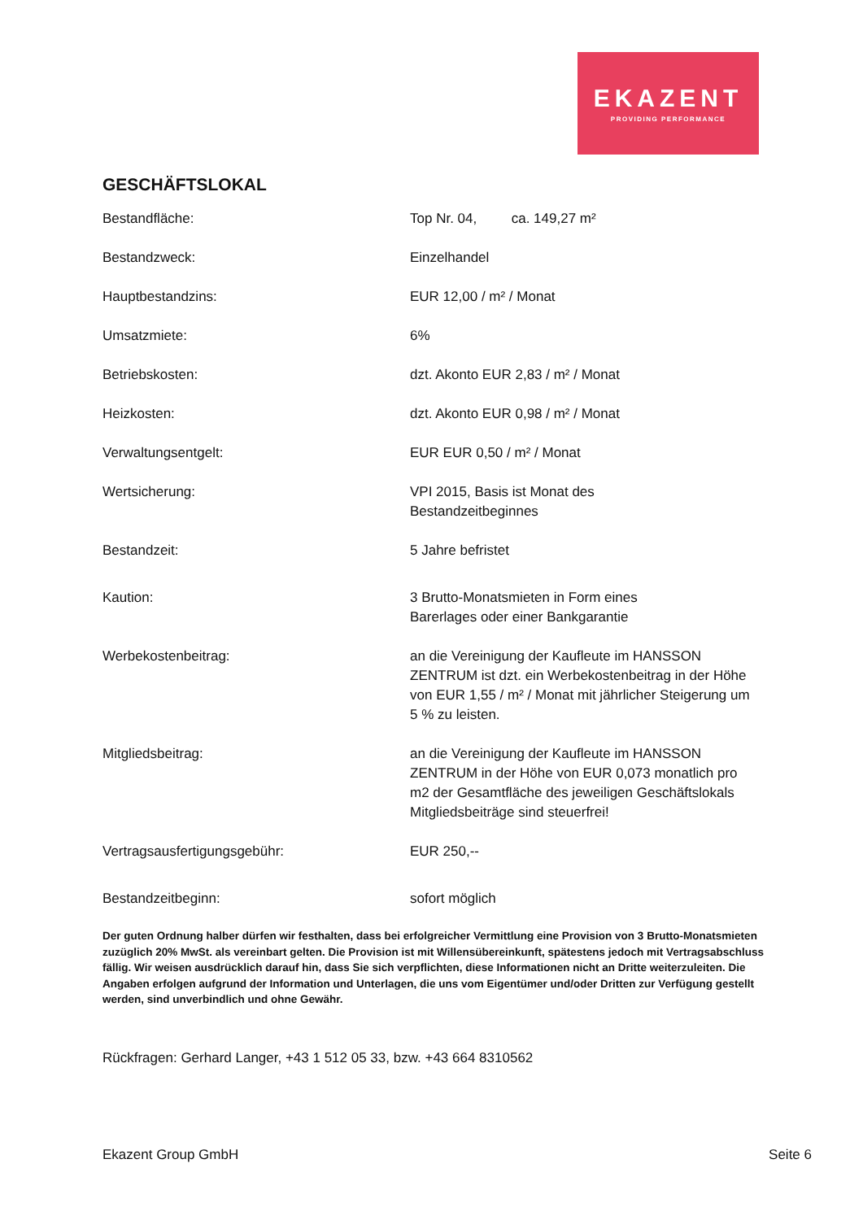EKAZENT
PROVIDING PERFORMANCE
GESCHÄFTSLOKAL
| Bestandfläche: | Top Nr. 04, ca. 149,27 m² |
| Bestandzweck: | Einzelhandel |
| Hauptbestandzins: | EUR 12,00 / m² / Monat |
| Umsatzmiete: | 6% |
| Betriebskosten: | dzt. Akonto EUR 2,83 / m² / Monat |
| Heizkosten: | dzt. Akonto EUR 0,98 / m² / Monat |
| Verwaltungsentgelt: | EUR EUR 0,50 / m² / Monat |
| Wertsicherung: | VPI 2015, Basis ist Monat des Bestandzeitbeginnes |
| Bestandzeit: | 5 Jahre befristet |
| Kaution: | 3 Brutto-Monatsmieten in Form eines Barerlages oder einer Bankgarantie |
| Werbekostenbeitrag: | an die Vereinigung der Kaufleute im HANSSON ZENTRUM ist dzt. ein Werbekostenbeitrag in der Höhe von EUR 1,55 / m² / Monat mit jährlicher Steigerung um 5 % zu leisten. |
| Mitgliedsbeitrag: | an die Vereinigung der Kaufleute im HANSSON ZENTRUM in der Höhe von EUR 0,073 monatlich pro m2 der Gesamtfläche des jeweiligen Geschäftslokals Mitgliedsbeiträge sind steuerfrei! |
| Vertragsausfertigungsgebühr: | EUR 250,-- |
| Bestandzeitbeginn: | sofort möglich |
Der guten Ordnung halber dürfen wir festhalten, dass bei erfolgreicher Vermittlung eine Provision von 3 Brutto-Monatsmieten zuzüglich 20% MwSt. als vereinbart gelten. Die Provision ist mit Willensübereinkunft, spätestens jedoch mit Vertragsabschluss fällig. Wir weisen ausdrücklich darauf hin, dass Sie sich verpflichten, diese Informationen nicht an Dritte weiterzuleiten. Die Angaben erfolgen aufgrund der Information und Unterlagen, die uns vom Eigentümer und/oder Dritten zur Verfügung gestellt werden, sind unverbindlich und ohne Gewähr.
Rückfragen: Gerhard Langer, +43 1 512 05 33, bzw. +43 664 8310562
Ekazent Group GmbH Seite 6